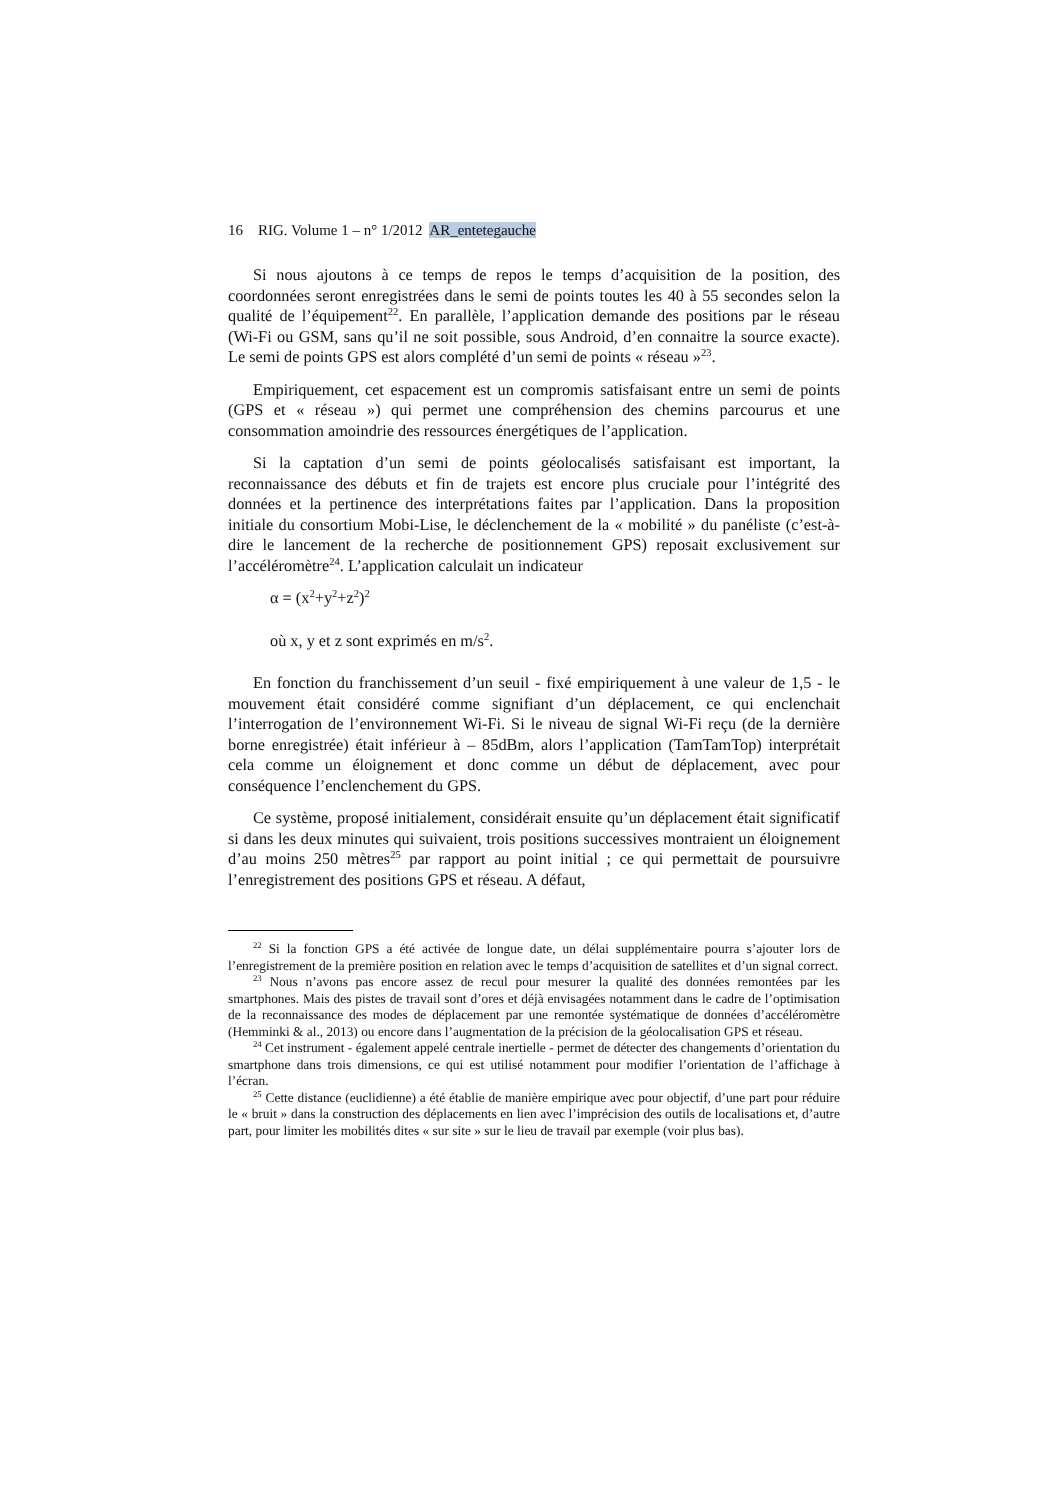16 RIG. Volume 1 – n° 1/2012 AR_entetegauche
Si nous ajoutons à ce temps de repos le temps d’acquisition de la position, des coordonnées seront enregistrées dans le semi de points toutes les 40 à 55 secondes selon la qualité de l’équipement<sup>22</sup>. En parallèle, l’application demande des positions par le réseau (Wi-Fi ou GSM, sans qu’il ne soit possible, sous Android, d’en connaitre la source exacte). Le semi de points GPS est alors complété d’un semi de points « réseau »<sup>23</sup>.
Empiriquement, cet espacement est un compromis satisfaisant entre un semi de points (GPS et « réseau ») qui permet une compréhension des chemins parcourus et une consommation amoindrie des ressources énergétiques de l’application.
Si la captation d’un semi de points géolocalisés satisfaisant est important, la reconnaissance des débuts et fin de trajets est encore plus cruciale pour l’intégrité des données et la pertinence des interprétations faites par l’application. Dans la proposition initiale du consortium Mobi-Lise, le déclenchement de la « mobilité » du panéliste (c’est-à-dire le lancement de la recherche de positionnement GPS) reposait exclusivement sur l’accéléromètre<sup>24</sup>. L’application calculait un indicateur
α = (x<sup>2</sup>+y<sup>2</sup>+z<sup>2</sup>)<sup>2</sup>
où x, y et z sont exprimés en m/s<sup>2</sup>.
En fonction du franchissement d’un seuil - fixé empiriquement à une valeur de 1,5 - le mouvement était considéré comme signifiant d’un déplacement, ce qui enclenchait l’interrogation de l’environnement Wi-Fi. Si le niveau de signal Wi-Fi reçu (de la dernière borne enregistrée) était inférieur à – 85dBm, alors l’application (TamTamTop) interprétait cela comme un éloignement et donc comme un début de déplacement, avec pour conséquence l’enclenchement du GPS.
Ce système, proposé initialement, considérait ensuite qu’un déplacement était significatif si dans les deux minutes qui suivaient, trois positions successives montraient un éloignement d’au moins 250 mètres<sup>25</sup> par rapport au point initial ; ce qui permettait de poursuivre l’enregistrement des positions GPS et réseau. A défaut,
<sup>22</sup> Si la fonction GPS a été activée de longue date, un délai supplémentaire pourra s’ajouter lors de l’enregistrement de la première position en relation avec le temps d’acquisition de satellites et d’un signal correct.
<sup>23</sup> Nous n’avons pas encore assez de recul pour mesurer la qualité des données remontées par les smartphones. Mais des pistes de travail sont d’ores et déjà envisagées notamment dans le cadre de l’optimisation de la reconnaissance des modes de déplacement par une remontée systématique de données d’accéléromètre (Hemminki & al., 2013) ou encore dans l’augmentation de la précision de la géolocalisation GPS et réseau.
<sup>24</sup> Cet instrument - également appelé centrale inertielle - permet de détecter des changements d’orientation du smartphone dans trois dimensions, ce qui est utilisé notamment pour modifier l’orientation de l’affichage à l’écran.
<sup>25</sup> Cette distance (euclidienne) a été établie de manière empirique avec pour objectif, d’une part pour réduire le « bruit » dans la construction des déplacements en lien avec l’imprécision des outils de localisations et, d’autre part, pour limiter les mobilités dites « sur site » sur le lieu de travail par exemple (voir plus bas).